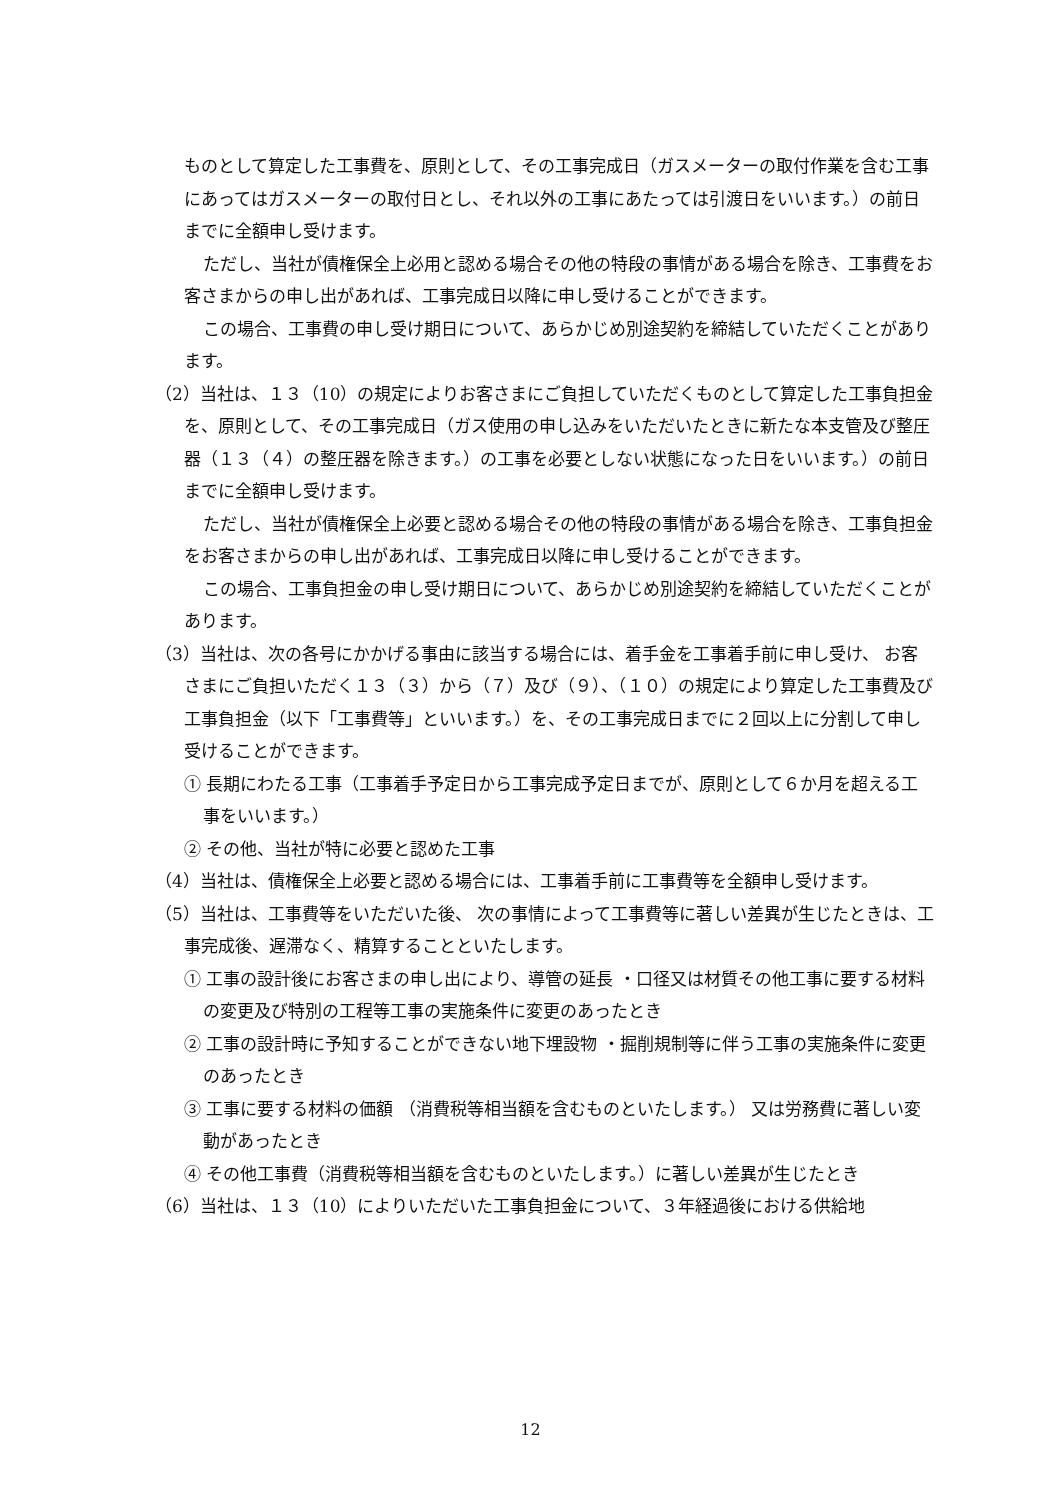ものとして算定した工事費を、原則として、その工事完成日（ガスメーターの取付作業を含む工事にあってはガスメーターの取付日とし、それ以外の工事にあたっては引渡日をいいます。）の前日までに全額申し受けます。
ただし、当社が債権保全上必用と認める場合その他の特段の事情がある場合を除き、工事費をお客さまからの申し出があれば、工事完成日以降に申し受けることができます。
この場合、工事費の申し受け期日について、あらかじめ別途契約を締結していただくことがあります。
（2）当社は、１３（10）の規定によりお客さまにご負担していただくものとして算定した工事負担金を、原則として、その工事完成日（ガス使用の申し込みをいただいたときに新たな本支管及び整圧器（１３（４）の整圧器を除きます。）の工事を必要としない状態になった日をいいます。）の前日までに全額申し受けます。
ただし、当社が債権保全上必要と認める場合その他の特段の事情がある場合を除き、工事負担金をお客さまからの申し出があれば、工事完成日以降に申し受けることができます。
この場合、工事負担金の申し受け期日について、あらかじめ別途契約を締結していただくことがあります。
（3）当社は、次の各号にかかげる事由に該当する場合には、着手金を工事着手前に申し受け、 お客さまにご負担いただく１３（３）から（７）及び（９）、（１０）の規定により算定した工事費及び工事負担金（以下「工事費等」といいます。）を、その工事完成日までに２回以上に分割して申し受けることができます。
① 長期にわたる工事（工事着手予定日から工事完成予定日までが、原則として６か月を超える工事をいいます。）
② その他、当社が特に必要と認めた工事
（4）当社は、債権保全上必要と認める場合には、工事着手前に工事費等を全額申し受けます。
（5）当社は、工事費等をいただいた後、 次の事情によって工事費等に著しい差異が生じたときは、工事完成後、遅滞なく、精算することといたします。
① 工事の設計後にお客さまの申し出により、導管の延長 ・口径又は材質その他工事に要する材料の変更及び特別の工程等工事の実施条件に変更のあったとき
② 工事の設計時に予知することができない地下埋設物 ・掘削規制等に伴う工事の実施条件に変更のあったとき
③ 工事に要する材料の価額 （消費税等相当額を含むものといたします。） 又は労務費に著しい変動があったとき
④ その他工事費（消費税等相当額を含むものといたします。）に著しい差異が生じたとき
（6）当社は、１３（10）によりいただいた工事負担金について、３年経過後における供給地
12